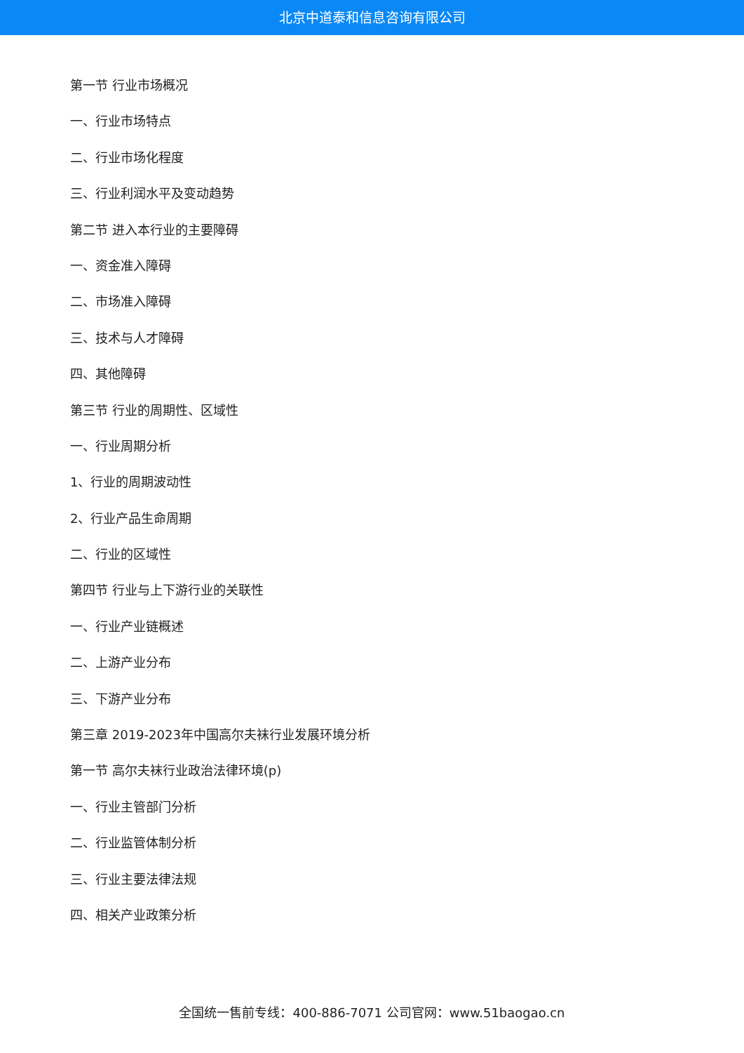北京中道泰和信息咨询有限公司
第一节 行业市场概况
一、行业市场特点
二、行业市场化程度
三、行业利润水平及变动趋势
第二节 进入本行业的主要障碍
一、资金准入障碍
二、市场准入障碍
三、技术与人才障碍
四、其他障碍
第三节 行业的周期性、区域性
一、行业周期分析
1、行业的周期波动性
2、行业产品生命周期
二、行业的区域性
第四节 行业与上下游行业的关联性
一、行业产业链概述
二、上游产业分布
三、下游产业分布
第三章 2019-2023年中国高尔夫袜行业发展环境分析
第一节 高尔夫袜行业政治法律环境(p)
一、行业主管部门分析
二、行业监管体制分析
三、行业主要法律法规
四、相关产业政策分析
全国统一售前专线：400-886-7071 公司官网：www.51baogao.cn